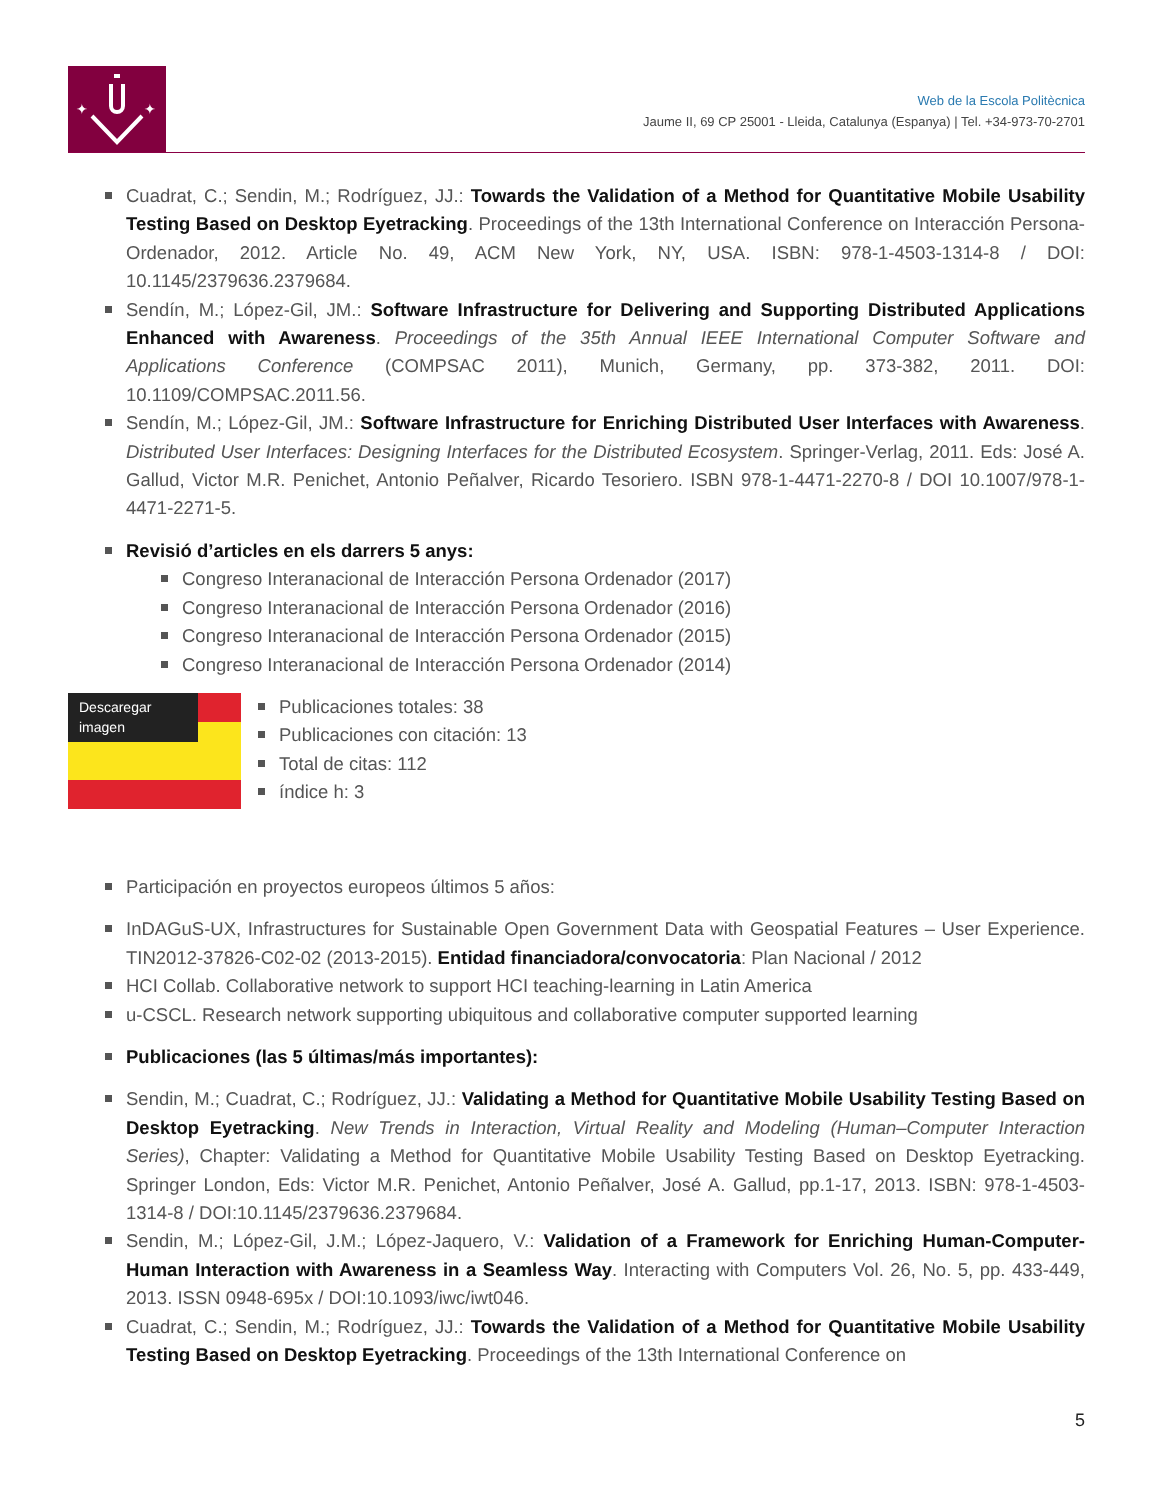✦
✦
Web de la Escola Politècnica
Jaume II, 69 CP 25001 - Lleida, Catalunya (Espanya) | Tel. +34-973-70-2701
Cuadrat, C.; Sendin, M.; Rodríguez, JJ.: Towards the Validation of a Method for Quantitative Mobile Usability Testing Based on Desktop Eyetracking. Proceedings of the 13th International Conference on Interacción Persona-Ordenador, 2012. Article No. 49, ACM New York, NY, USA. ISBN: 978-1-4503-1314-8 / DOI: 10.1145/2379636.2379684.
Sendín, M.; López-Gil, JM.: Software Infrastructure for Delivering and Supporting Distributed Applications Enhanced with Awareness. Proceedings of the 35th Annual IEEE International Computer Software and Applications Conference (COMPSAC 2011), Munich, Germany, pp. 373-382, 2011. DOI: 10.1109/COMPSAC.2011.56.
Sendín, M.; López-Gil, JM.: Software Infrastructure for Enriching Distributed User Interfaces with Awareness. Distributed User Interfaces: Designing Interfaces for the Distributed Ecosystem. Springer-Verlag, 2011. Eds: José A. Gallud, Victor M.R. Penichet, Antonio Peñalver, Ricardo Tesoriero. ISBN 978-1-4471-2270-8 / DOI 10.1007/978-1-4471-2271-5.
Revisió d’articles en els darrers 5 anys:
Congreso Interanacional de Interacción Persona Ordenador (2017)
Congreso Interanacional de Interacción Persona Ordenador (2016)
Congreso Interanacional de Interacción Persona Ordenador (2015)
Congreso Interanacional de Interacción Persona Ordenador (2014)
Descaregar imagen
Publicaciones totales: 38
Publicaciones con citación: 13
Total de citas: 112
índice h: 3
Participación en proyectos europeos últimos 5 años:
InDAGuS-UX, Infrastructures for Sustainable Open Government Data with Geospatial Features – User Experience. TIN2012-37826-C02-02 (2013-2015). Entidad financiadora/convocatoria: Plan Nacional / 2012
HCI Collab. Collaborative network to support HCI teaching-learning in Latin America
u-CSCL. Research network supporting ubiquitous and collaborative computer supported learning
Publicaciones (las 5 últimas/más importantes):
Sendin, M.; Cuadrat, C.; Rodríguez, JJ.: Validating a Method for Quantitative Mobile Usability Testing Based on Desktop Eyetracking. New Trends in Interaction, Virtual Reality and Modeling (Human–Computer Interaction Series), Chapter: Validating a Method for Quantitative Mobile Usability Testing Based on Desktop Eyetracking. Springer London, Eds: Victor M.R. Penichet, Antonio Peñalver, José A. Gallud, pp.1-17, 2013. ISBN: 978-1-4503-1314-8 / DOI:10.1145/2379636.2379684.
Sendin, M.; López-Gil, J.M.; López-Jaquero, V.: Validation of a Framework for Enriching Human-Computer-Human Interaction with Awareness in a Seamless Way. Interacting with Computers Vol. 26, No. 5, pp. 433-449, 2013. ISSN 0948-695x / DOI:10.1093/iwc/iwt046.
Cuadrat, C.; Sendin, M.; Rodríguez, JJ.: Towards the Validation of a Method for Quantitative Mobile Usability Testing Based on Desktop Eyetracking. Proceedings of the 13th International Conference on
5